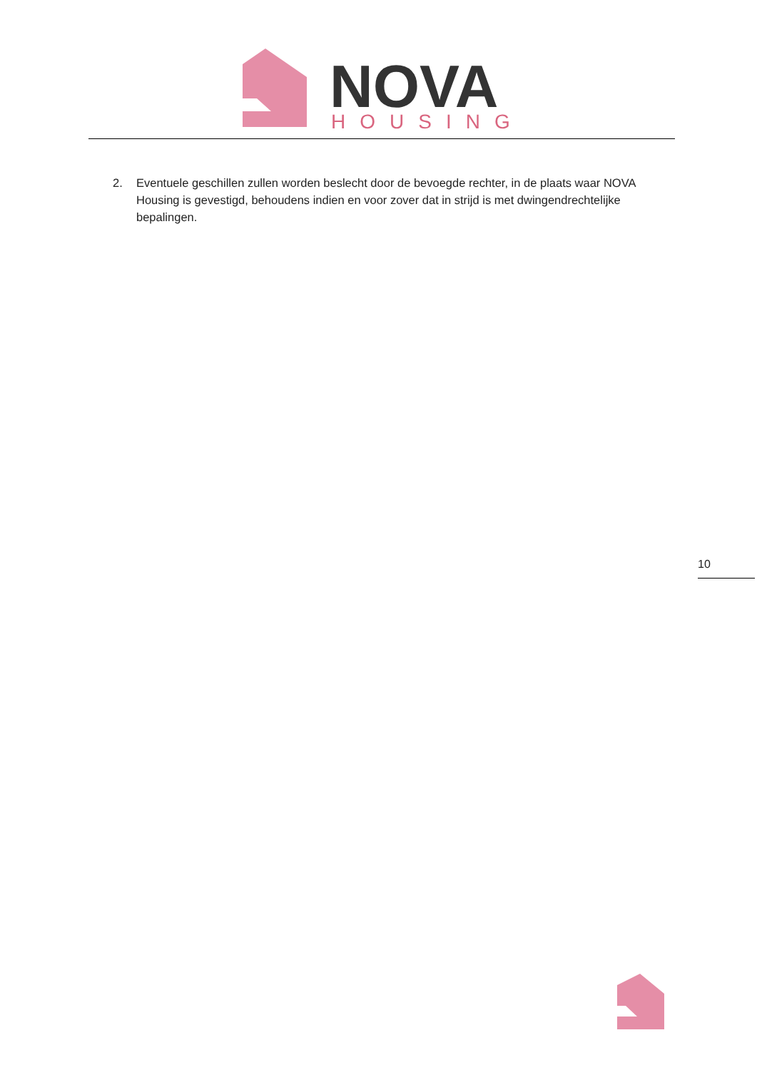NOVA
HOUSING
2. Eventuele geschillen zullen worden beslecht door de bevoegde rechter, in de plaats waar NOVA Housing is gevestigd, behoudens indien en voor zover dat in strijd is met dwingendrechtelijke bepalingen.
10